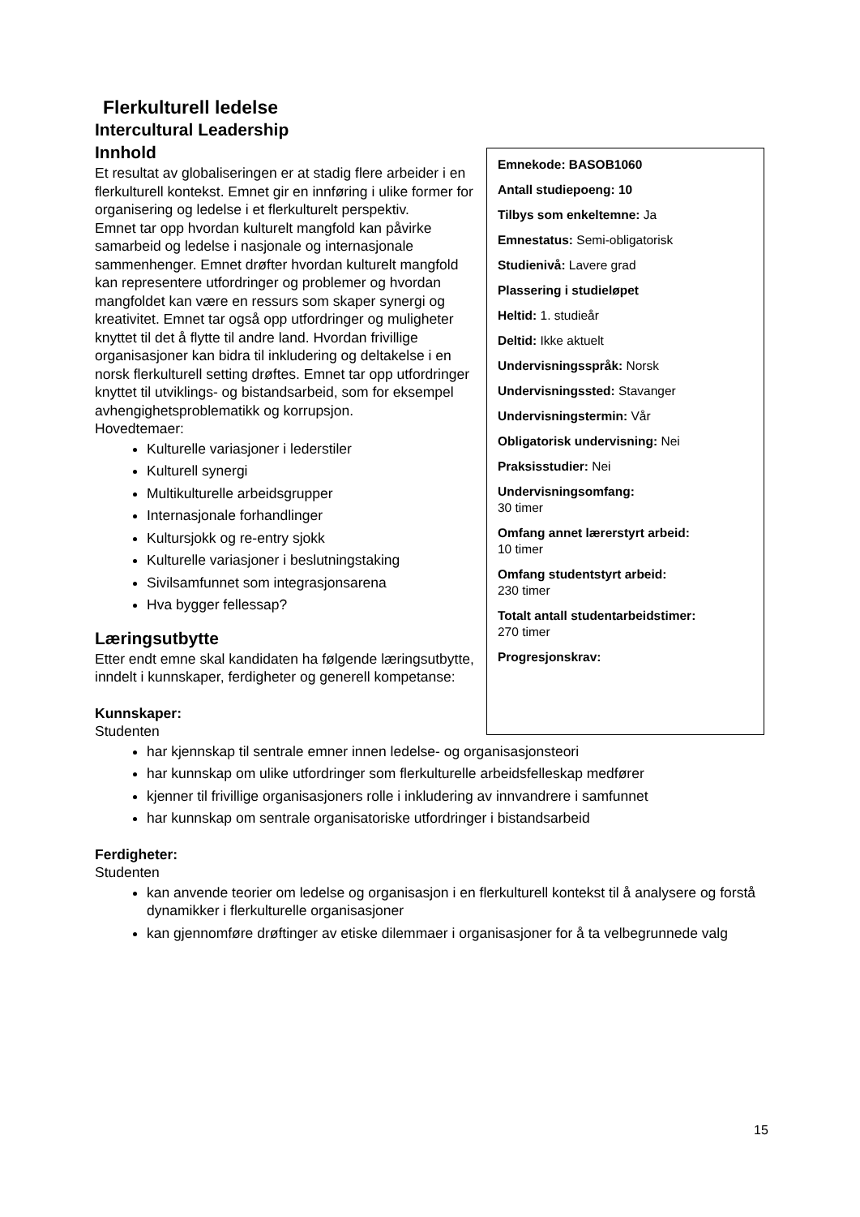Flerkulturell ledelse
Intercultural Leadership
Innhold
Et resultat av globaliseringen er at stadig flere arbeider i en flerkulturell kontekst. Emnet gir en innføring i ulike former for organisering og ledelse i et flerkulturelt perspektiv.
Emnet tar opp hvordan kulturelt mangfold kan påvirke samarbeid og ledelse i nasjonale og internasjonale sammenhenger. Emnet drøfter hvordan kulturelt mangfold kan representere utfordringer og problemer og hvordan mangfoldet kan være en ressurs som skaper synergi og kreativitet. Emnet tar også opp utfordringer og muligheter knyttet til det å flytte til andre land. Hvordan frivillige organisasjoner kan bidra til inkludering og deltakelse i en norsk flerkulturell setting drøftes. Emnet tar opp utfordringer knyttet til utviklings- og bistandsarbeid, som for eksempel avhengighetsproblematikk og korrupsjon.
Hovedtemaer:
Kulturelle variasjoner i lederstiler
Kulturell synergi
Multikulturelle arbeidsgrupper
Internasjonale forhandlinger
Kultursjokk og re-entry sjokk
Kulturelle variasjoner i beslutningstaking
Sivilsamfunnet som integrasjonsarena
Hva bygger fellessap?
Læringsutbytte
Etter endt emne skal kandidaten ha følgende læringsutbytte, inndelt i kunnskaper, ferdigheter og generell kompetanse:
Kunnskaper:
Studenten
har kjennskap til sentrale emner innen ledelse- og organisasjonsteori
har kunnskap om ulike utfordringer som flerkulturelle arbeidsfelleskap medfører
kjenner til frivillige organisasjoners rolle i inkludering av innvandrere i samfunnet
har kunnskap om sentrale organisatoriske utfordringer i bistandsarbeid
Ferdigheter:
Studenten
kan anvende teorier om ledelse og organisasjon i en flerkulturell kontekst til å analysere og forstå dynamikker i flerkulturelle organisasjoner
kan gjennomføre drøftinger av etiske dilemmaer i organisasjoner for å ta velbegrunnede valg
Emnekode: BASOB1060
Antall studiepoeng: 10
Tilbys som enkeltemne: Ja
Emnestatus: Semi-obligatorisk
Studienivå: Lavere grad
Plassering i studieløpet
Heltid: 1. studieår
Deltid: Ikke aktuelt
Undervisningsspråk: Norsk
Undervisningssted: Stavanger
Undervisningstermin: Vår
Obligatorisk undervisning: Nei
Praksisstudier: Nei
Undervisningsomfang:
30 timer
Omfang annet lærerstyrt arbeid:
10 timer
Omfang studentstyrt arbeid:
230 timer
Totalt antall studentarbeidstimer:
270 timer
Progresjonskrav:
15